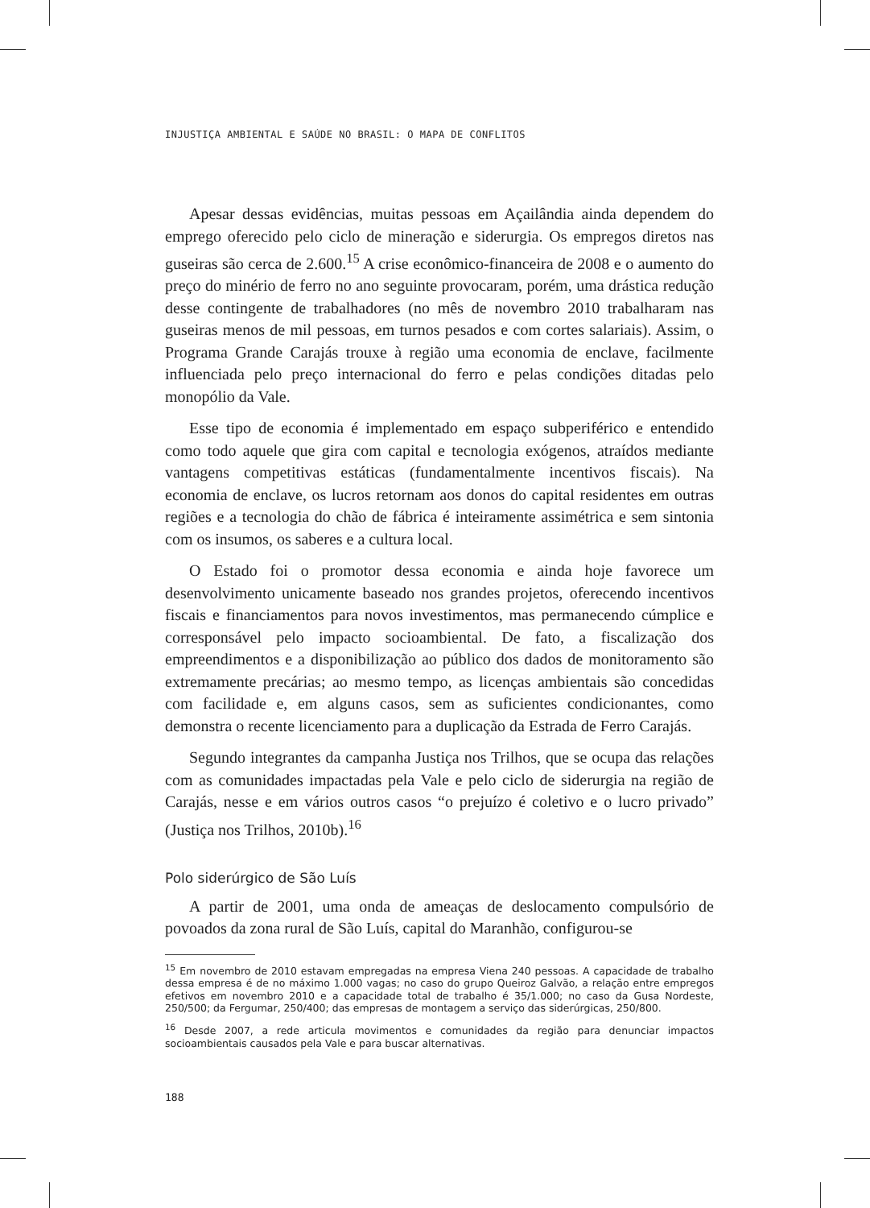INJUSTIÇA AMBIENTAL E SAÚDE NO BRASIL: O MAPA DE CONFLITOS
Apesar dessas evidências, muitas pessoas em Açailândia ainda dependem do emprego oferecido pelo ciclo de mineração e siderurgia. Os empregos diretos nas guseiras são cerca de 2.600.<sup>15</sup> A crise econômico-financeira de 2008 e o aumento do preço do minério de ferro no ano seguinte provocaram, porém, uma drástica redução desse contingente de trabalhadores (no mês de novembro 2010 trabalharam nas guseiras menos de mil pessoas, em turnos pesados e com cortes salariais). Assim, o Programa Grande Carajás trouxe à região uma economia de enclave, facilmente influenciada pelo preço internacional do ferro e pelas condições ditadas pelo monopólio da Vale.
Esse tipo de economia é implementado em espaço subperiférico e entendido como todo aquele que gira com capital e tecnologia exógenos, atraídos mediante vantagens competitivas estáticas (fundamentalmente incentivos fiscais). Na economia de enclave, os lucros retornam aos donos do capital residentes em outras regiões e a tecnologia do chão de fábrica é inteiramente assimétrica e sem sintonia com os insumos, os saberes e a cultura local.
O Estado foi o promotor dessa economia e ainda hoje favorece um desenvolvimento unicamente baseado nos grandes projetos, oferecendo incentivos fiscais e financiamentos para novos investimentos, mas permanecendo cúmplice e corresponsável pelo impacto socioambiental. De fato, a fiscalização dos empreendimentos e a disponibilização ao público dos dados de monitoramento são extremamente precárias; ao mesmo tempo, as licenças ambientais são concedidas com facilidade e, em alguns casos, sem as suficientes condicionantes, como demonstra o recente licenciamento para a duplicação da Estrada de Ferro Carajás.
Segundo integrantes da campanha Justiça nos Trilhos, que se ocupa das relações com as comunidades impactadas pela Vale e pelo ciclo de siderurgia na região de Carajás, nesse e em vários outros casos “o prejuízo é coletivo e o lucro privado” (Justiça nos Trilhos, 2010b).<sup>16</sup>
Polo siderúrgico de São Luís
A partir de 2001, uma onda de ameaças de deslocamento compulsório de povoados da zona rural de São Luís, capital do Maranhão, configurou-se
<sup>15</sup> Em novembro de 2010 estavam empregadas na empresa Viena 240 pessoas. A capacidade de trabalho dessa empresa é de no máximo 1.000 vagas; no caso do grupo Queiroz Galvão, a relação entre empregos efetivos em novembro 2010 e a capacidade total de trabalho é 35/1.000; no caso da Gusa Nordeste, 250/500; da Fergumar, 250/400; das empresas de montagem a serviço das siderúrgicas, 250/800.
<sup>16</sup> Desde 2007, a rede articula movimentos e comunidades da região para denunciar impactos socioambientais causados pela Vale e para buscar alternativas.
188